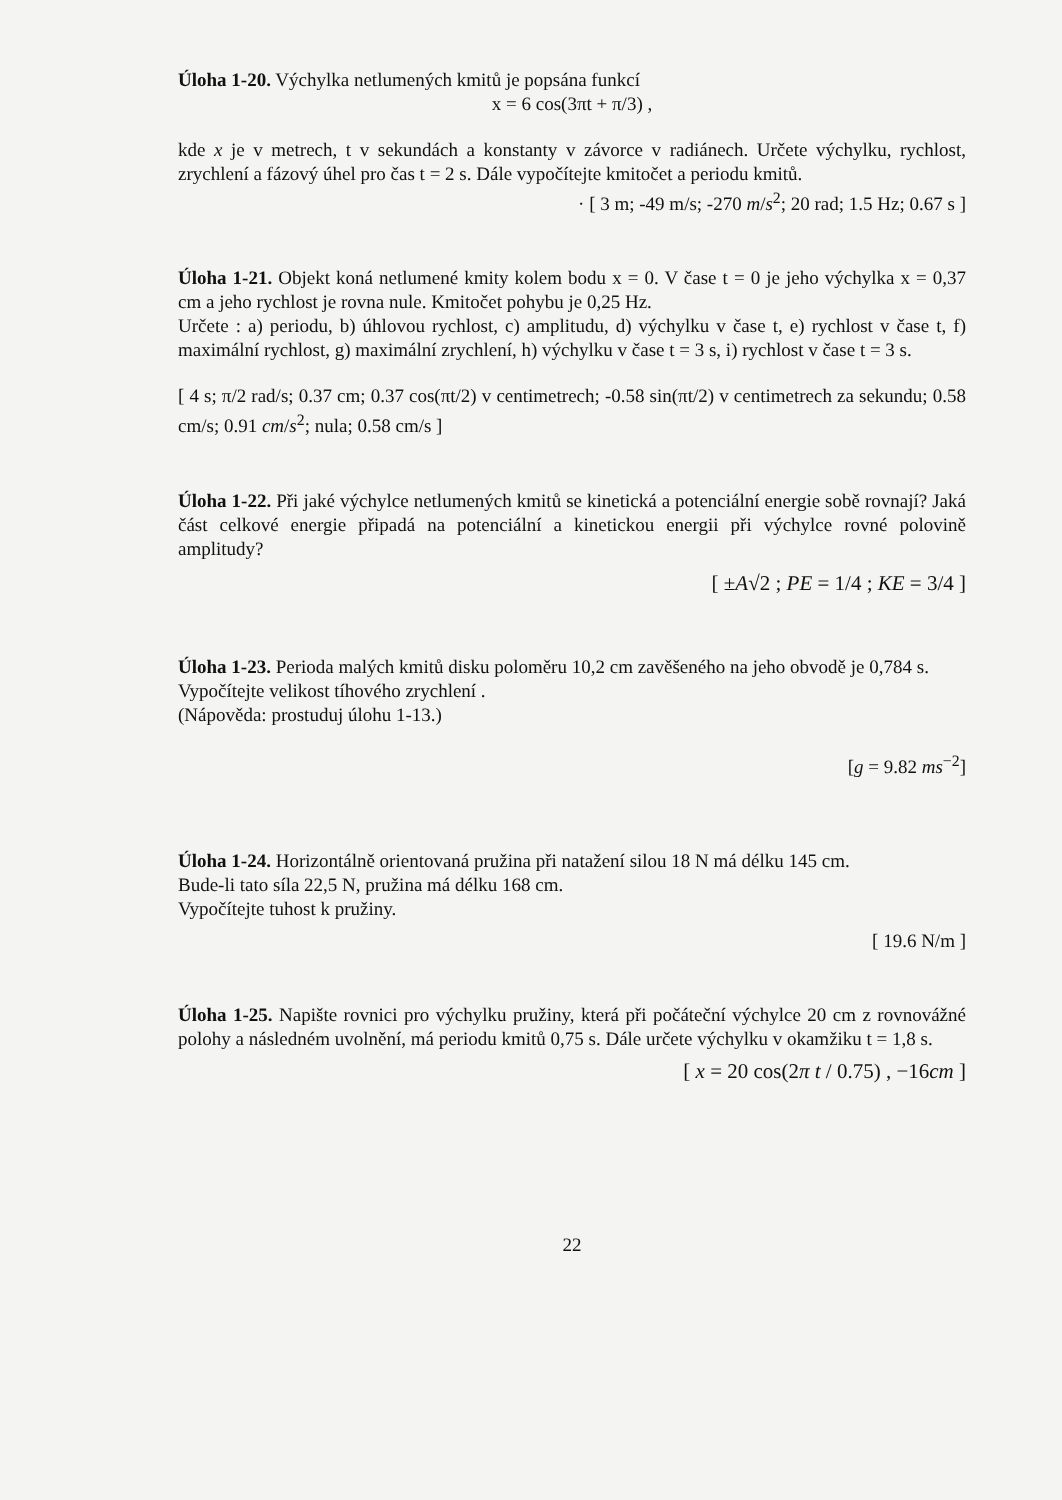Úloha 1-20. Výchylka netlumených kmitů je popsána funkcí
x = 6 cos(3πt + π/3) ,
kde x je v metrech, t v sekundách a konstanty v závorce v radiánech. Určete výchylku, rychlost, zrychlení a fázový úhel pro čas t = 2 s. Dále vypočítejte kmitočet a periodu kmitů.
· [ 3 m; -49 m/s; -270 m/s<sup>2</sup>; 20 rad; 1.5 Hz; 0.67 s ]
Úloha 1-21. Objekt koná netlumené kmity kolem bodu x = 0. V čase t = 0 je jeho výchylka x = 0,37 cm a jeho rychlost je rovna nule. Kmitočet pohybu je 0,25 Hz.
Určete : a) periodu, b) úhlovou rychlost, c) amplitudu, d) výchylku v čase t, e) rychlost v čase t, f) maximální rychlost, g) maximální zrychlení, h) výchylku v čase t = 3 s, i) rychlost v čase t = 3 s.
[ 4 s; π/2 rad/s; 0.37 cm; 0.37 cos(πt/2) v centimetrech; -0.58 sin(πt/2) v centimetrech za sekundu; 0.58 cm/s; 0.91 cm/s<sup>2</sup>; nula; 0.58 cm/s ]
Úloha 1-22. Při jaké výchylce netlumených kmitů se kinetická a potenciální energie sobě rovnají? Jaká část celkové energie připadá na potenciální a kinetickou energii při výchylce rovné polovině amplitudy?
[ ±A√2 ; PE = 1/4 ; KE = 3/4 ]
Úloha 1-23. Perioda malých kmitů disku poloměru 10,2 cm zavěšeného na jeho obvodě je 0,784 s.
Vypočítejte velikost tíhového zrychlení .
(Nápověda: prostuduj úlohu 1-13.)
[g = 9.82 ms<sup>−2</sup>]
Úloha 1-24. Horizontálně orientovaná pružina při natažení silou 18 N má délku 145 cm.
Bude-li tato síla 22,5 N, pružina má délku 168 cm.
Vypočítejte tuhost k pružiny.
[ 19.6 N/m ]
Úloha 1-25. Napište rovnici pro výchylku pružiny, která při počáteční výchylce 20 cm z rovnovážné polohy a následném uvolnění, má periodu kmitů 0,75 s. Dále určete výchylku v okamžiku t = 1,8 s.
[ x = 20 cos(2π t / 0.75) , −16cm ]
22